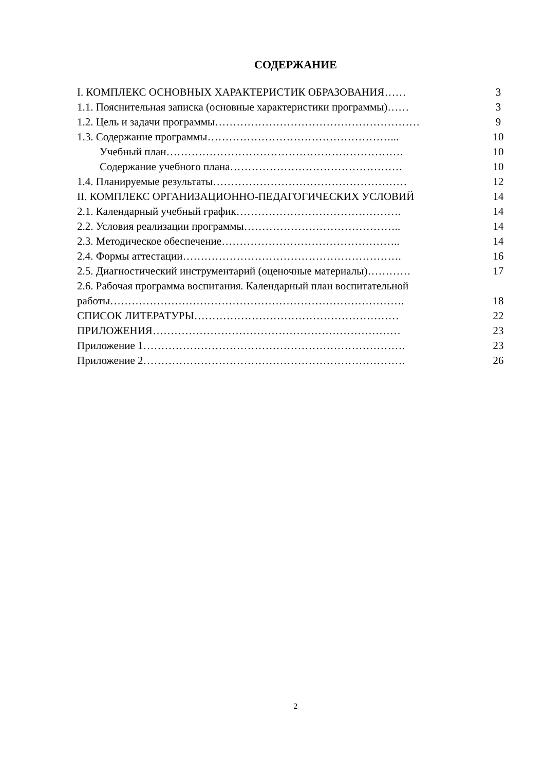СОДЕРЖАНИЕ
| I. КОМПЛЕКС ОСНОВНЫХ ХАРАКТЕРИСТИК ОБРАЗОВАНИЯ…… | 3 |
| 1.1. Пояснительная записка (основные характеристики программы)…… | 3 |
| 1.2. Цель и задачи программы………………………………………………… | 9 |
| 1.3. Содержание программы……………………………………………... | 10 |
| Учебный план………………………………………………………… | 10 |
| Содержание учебного плана………………………………………… | 10 |
| 1.4. Планируемые результаты……………………………………………… | 12 |
| II. КОМПЛЕКС ОРГАНИЗАЦИОННО-ПЕДАГОГИЧЕСКИХ УСЛОВИЙ | 14 |
| 2.1. Календарный учебный график………………………………………. | 14 |
| 2.2. Условия реализации программы…………………………………….. | 14 |
| 2.3. Методическое обеспечение………………………………………….. | 14 |
| 2.4. Формы аттестации……………………………………………………. | 16 |
| 2.5. Диагностический инструментарий (оценочные материалы)………… | 17 |
| 2.6. Рабочая программа воспитания. Календарный план воспитательной работы………………………………………………………………………. | 18 |
| СПИСОК ЛИТЕРАТУРЫ………………………………………………… | 22 |
| ПРИЛОЖЕНИЯ…………………………………………………………… | 23 |
| Приложение 1………………………………………………………………. | 23 |
| Приложение 2………………………………………………………………. | 26 |
2